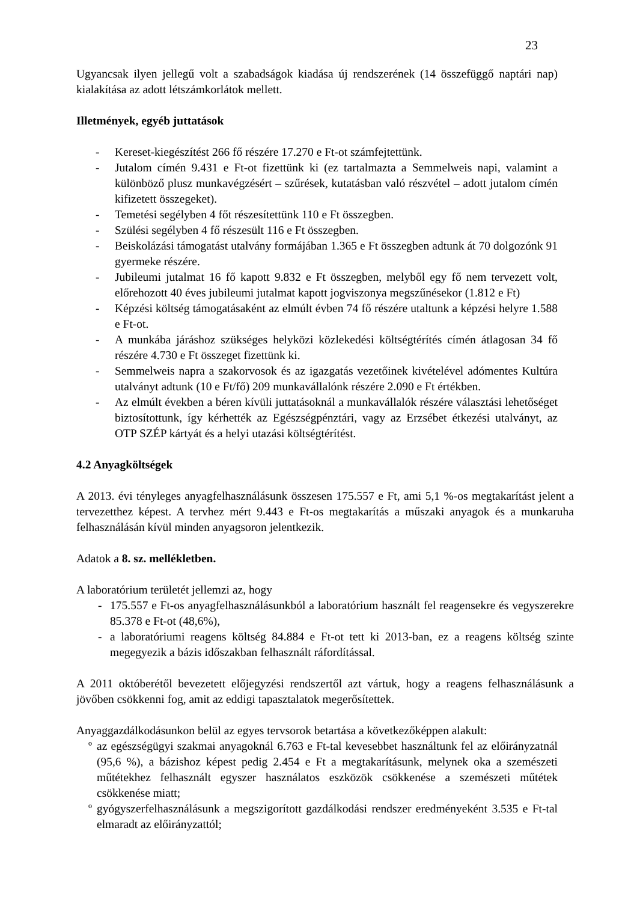23
Ugyancsak ilyen jellegű volt a szabadságok kiadása új rendszerének (14 összefüggő naptári nap) kialakítása az adott létszámkorlátok mellett.
Illetmények, egyéb juttatások
- Kereset-kiegészítést 266 fő részére 17.270 e Ft-ot számfejtettünk.
- Jutalom címén 9.431 e Ft-ot fizettünk ki (ez tartalmazta a Semmelweis napi, valamint a különböző plusz munkavégzésért – szűrések, kutatásban való részvétel – adott jutalom címén kifizetett összegeket).
- Temetési segélyben 4 főt részesítettünk 110 e Ft összegben.
- Szülési segélyben 4 fő részesült 116 e Ft összegben.
- Beiskolázási támogatást utalvány formájában 1.365 e Ft összegben adtunk át 70 dolgozónk 91 gyermeke részére.
- Jubileumi jutalmat 16 fő kapott 9.832 e Ft összegben, melyből egy fő nem tervezett volt, előrehozott 40 éves jubileumi jutalmat kapott jogviszonya megszűnésekor (1.812 e Ft)
- Képzési költség támogatásaként az elmúlt évben 74 fő részére utaltunk a képzési helyre 1.588 e Ft-ot.
- A munkába járáshoz szükséges helyközi közlekedési költségtérítés címén átlagosan 34 fő részére 4.730 e Ft összeget fizettünk ki.
- Semmelweis napra a szakorvosok és az igazgatás vezetőinek kivételével adómentes Kultúra utalványt adtunk (10 e Ft/fő) 209 munkavállalónk részére 2.090 e Ft értékben.
- Az elmúlt években a béren kívüli juttatásoknál a munkavállalók részére választási lehetőséget biztosítottunk, így kérhették az Egészségpénztári, vagy az Erzsébet étkezési utalványt, az OTP SZÉP kártyát és a helyi utazási költségtérítést.
4.2 Anyagköltségek
A 2013. évi tényleges anyagfelhasználásunk összesen 175.557 e Ft, ami 5,1 %-os megtakarítást jelent a tervezetthez képest. A tervhez mért 9.443 e Ft-os megtakarítás a műszaki anyagok és a munkaruha felhasználásán kívül minden anyagsoron jelentkezik.
Adatok a 8. sz. mellékletben.
A laboratórium területét jellemzi az, hogy
- 175.557 e Ft-os anyagfelhasználásunkból a laboratórium használt fel reagensekre és vegyszerekre 85.378 e Ft-ot (48,6%),
- a laboratóriumi reagens költség 84.884 e Ft-ot tett ki 2013-ban, ez a reagens költség szinte megegyezik a bázis időszakban felhasznált ráfordítással.
A 2011 októberétől bevezetett előjegyzési rendszertől azt vártuk, hogy a reagens felhasználásunk a jövőben csökkenni fog, amit az eddigi tapasztalatok megerősítettek.
Anyaggazdálkodásunkon belül az egyes tervsorok betartása a következőképpen alakult:
º az egészségügyi szakmai anyagoknál 6.763 e Ft-tal kevesebbet használtunk fel az előirányzatnál (95,6 %), a bázishoz képest pedig 2.454 e Ft a megtakarításunk, melynek oka a szemészeti műtétekhez felhasznált egyszer használatos eszközök csökkenése a szemészeti műtétek csökkenése miatt;
º gyógyszerfelhasználásunk a megszigorított gazdálkodási rendszer eredményeként 3.535 e Ft-tal elmaradt az előirányzattól;